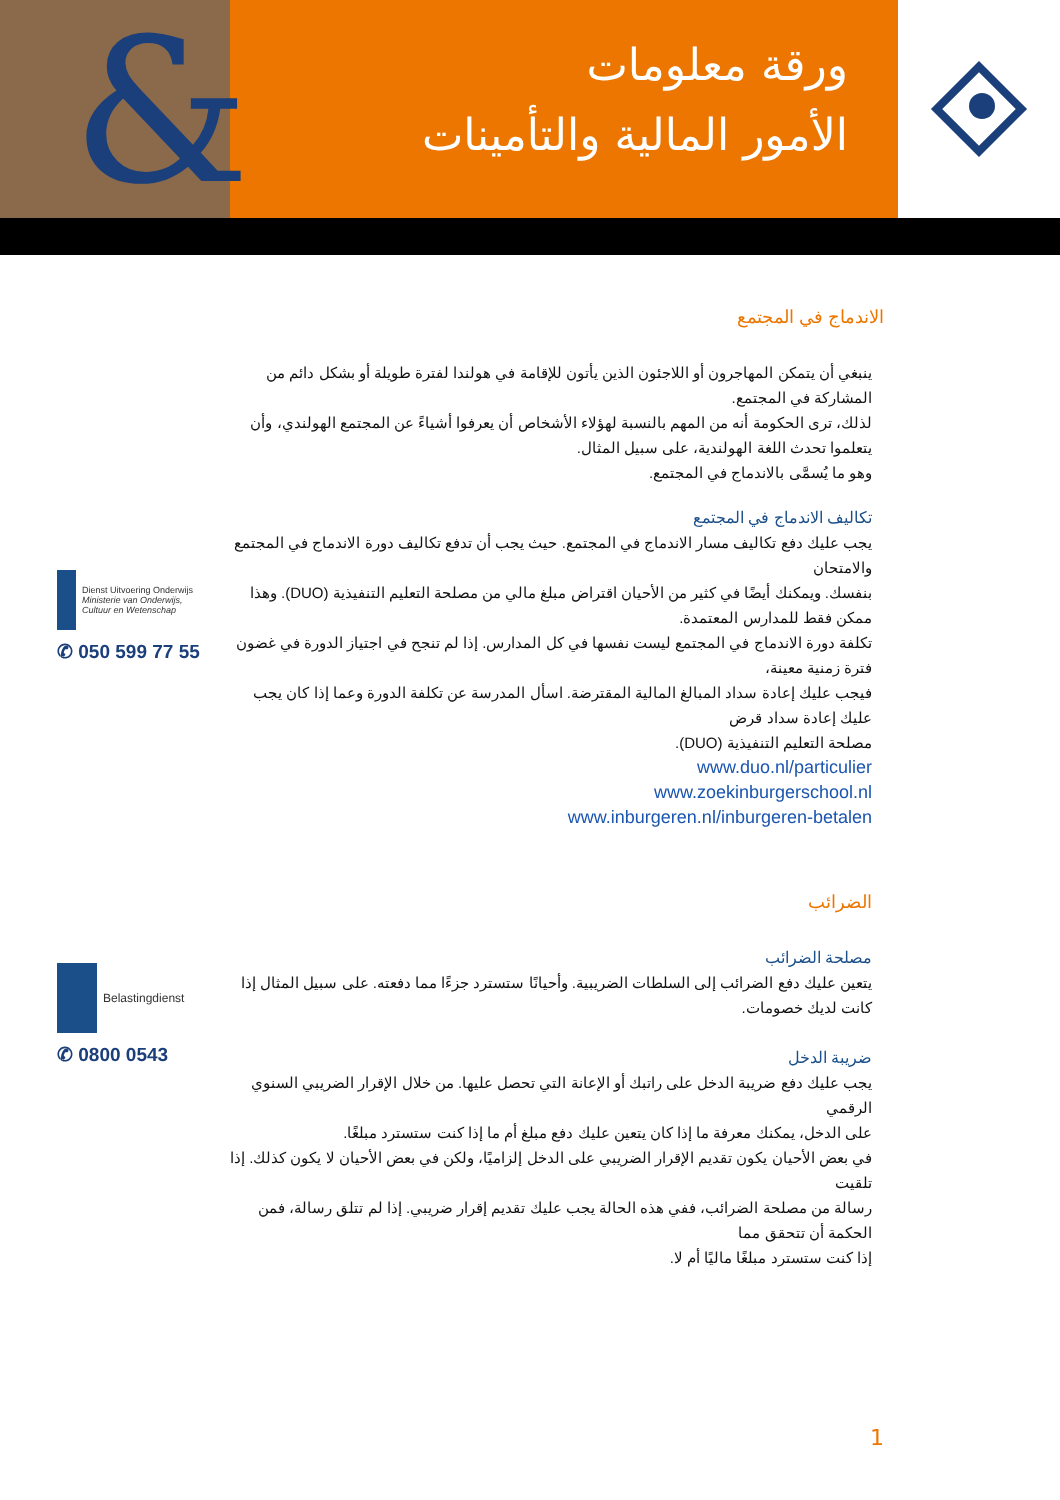&
ورقة معلومات
الأمور المالية والتأمينات
الاندماج في المجتمع
ينبغي أن يتمكن المهاجرون أو اللاجئون الذين يأتون للإقامة في هولندا لفترة طويلة أو بشكل دائم من المشاركة في المجتمع.
لذلك، ترى الحكومة أنه من المهم بالنسبة لهؤلاء الأشخاص أن يعرفوا أشياءً عن المجتمع الهولندي، وأن يتعلموا تحدث اللغة الهولندية، على سبيل المثال.
وهو ما يُسمَّى بالاندماج في المجتمع.
تكاليف الاندماج في المجتمع
يجب عليك دفع تكاليف مسار الاندماج في المجتمع. حيث يجب أن تدفع تكاليف دورة الاندماج في المجتمع والامتحان
بنفسك. ويمكنك أيضًا في كثير من الأحيان اقتراض مبلغ مالي من مصلحة التعليم التنفيذية (DUO). وهذا ممكن فقط للمدارس المعتمدة.
تكلفة دورة الاندماج في المجتمع ليست نفسها في كل المدارس. إذا لم تنجح في اجتياز الدورة في غضون فترة زمنية معينة،
فيجب عليك إعادة سداد المبالغ المالية المقترضة. اسأل المدرسة عن تكلفة الدورة وعما إذا كان يجب عليك إعادة سداد قرض
مصلحة التعليم التنفيذية (DUO).
www.duo.nl/particulier
www.zoekinburgerschool.nl
www.inburgeren.nl/inburgeren-betalen
الضرائب
مصلحة الضرائب
يتعين عليك دفع الضرائب إلى السلطات الضريبية. وأحيانًا ستسترد جزءًا مما دفعته. على سبيل المثال إذا كانت لديك خصومات.
ضريبة الدخل
يجب عليك دفع ضريبة الدخل على راتبك أو الإعانة التي تحصل عليها. من خلال الإقرار الضريبي السنوي الرقمي
على الدخل، يمكنك معرفة ما إذا كان يتعين عليك دفع مبلغ أم ما إذا كنت ستسترد مبلغًا.
في بعض الأحيان يكون تقديم الإقرار الضريبي على الدخل إلزاميًا، ولكن في بعض الأحيان لا يكون كذلك. إذا تلقيت
رسالة من مصلحة الضرائب، ففي هذه الحالة يجب عليك تقديم إقرار ضريبي. إذا لم تتلق رسالة، فمن الحكمة أن تتحقق مما
إذا كنت ستسترد مبلغًا ماليًا أم لا.
Dienst Uitvoering Onderwijs
Ministerie van Onderwijs, Cultuur en Wetenschap
✆ 050 599 77 55
Belastingdienst
✆ 0800 0543
1